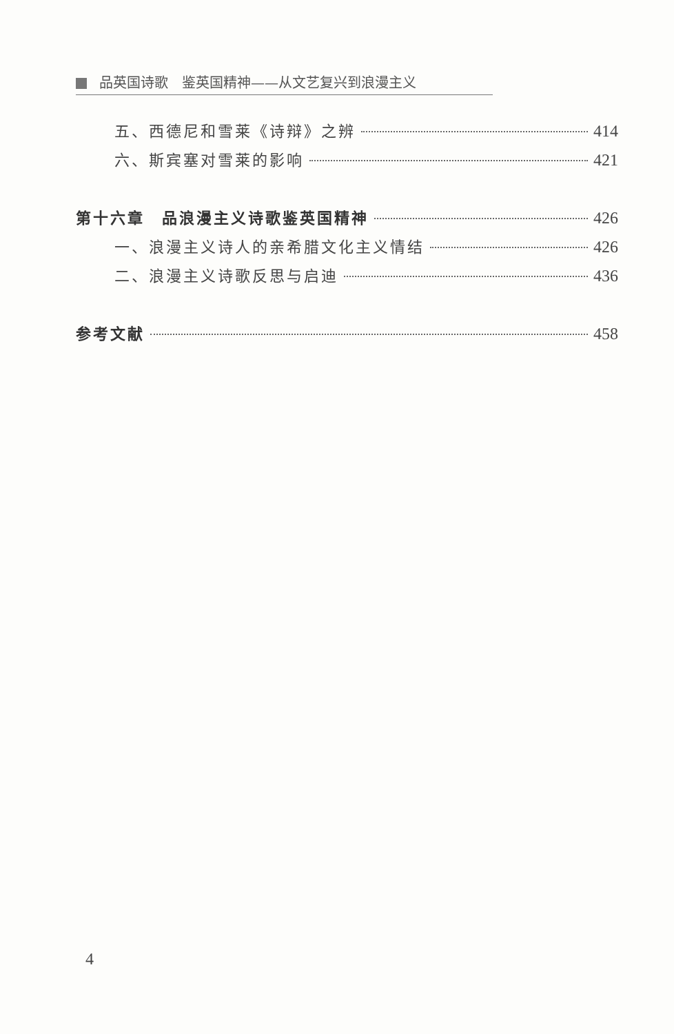品英国诗歌　鉴英国精神——从文艺复兴到浪漫主义
五、西德尼和雪莱《诗辩》之辨 414
六、斯宾塞对雪莱的影响 421
第十六章　品浪漫主义诗歌鉴英国精神 426
一、浪漫主义诗人的亲希腊文化主义情结 426
二、浪漫主义诗歌反思与启迪 436
参考文献 458
4